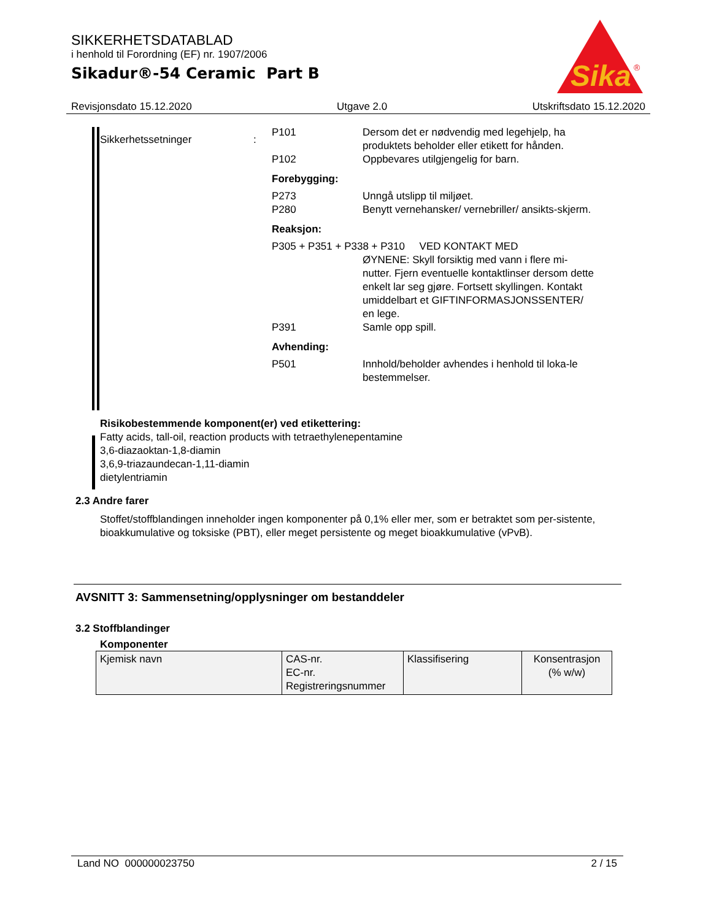SIKKERHETSDATABLAD
i henhold til Forordning (EF) nr. 1907/2006
Sikadur®-54 Ceramic Part B
Sika
®
Revisjonsdato 15.12.2020 Utgave 2.0 Utskriftsdato 15.12.2020
Sikkerhetssetninger :
P101 Dersom det er nødvendig med legehjelp, ha produktets beholder eller etikett for hånden.
P102 Oppbevares utilgjengelig for barn.
Forebygging:
P273 Unngå utslipp til miljøet.
P280 Benytt vernehansker/ vernebriller/ ansikts-skjerm.
Reaksjon:
P305 + P351 + P338 + P310 VED KONTAKT MED
ØYNENE: Skyll forsiktig med vann i flere mi-nutter. Fjern eventuelle kontaktlinser dersom dette enkelt lar seg gjøre. Fortsett skyllingen. Kontakt umiddelbart et GIFTINFORMASJONSSENTER/ en lege.
P391 Samle opp spill.
Avhending:
P501 Innhold/beholder avhendes i henhold til loka-le bestemmelser.
Risikobestemmende komponent(er) ved etikettering:
Fatty acids, tall-oil, reaction products with tetraethylenepentamine
3,6-diazaoktan-1,8-diamin
3,6,9-triazaundecan-1,11-diamin
dietylentriamin
2.3 Andre farer
Stoffet/stoffblandingen inneholder ingen komponenter på 0,1% eller mer, som er betraktet som per-sistente, bioakkumulative og toksiske (PBT), eller meget persistente og meget bioakkumulative (vPvB).
AVSNITT 3: Sammensetning/opplysninger om bestanddeler
3.2 Stoffblandinger
Komponenter
| Kjemisk navn | CAS-nr. EC-nr. Registreringsnummer | Klassifisering | Konsentrasjon (% w/w) |
Land NO 000000023750 2 / 15